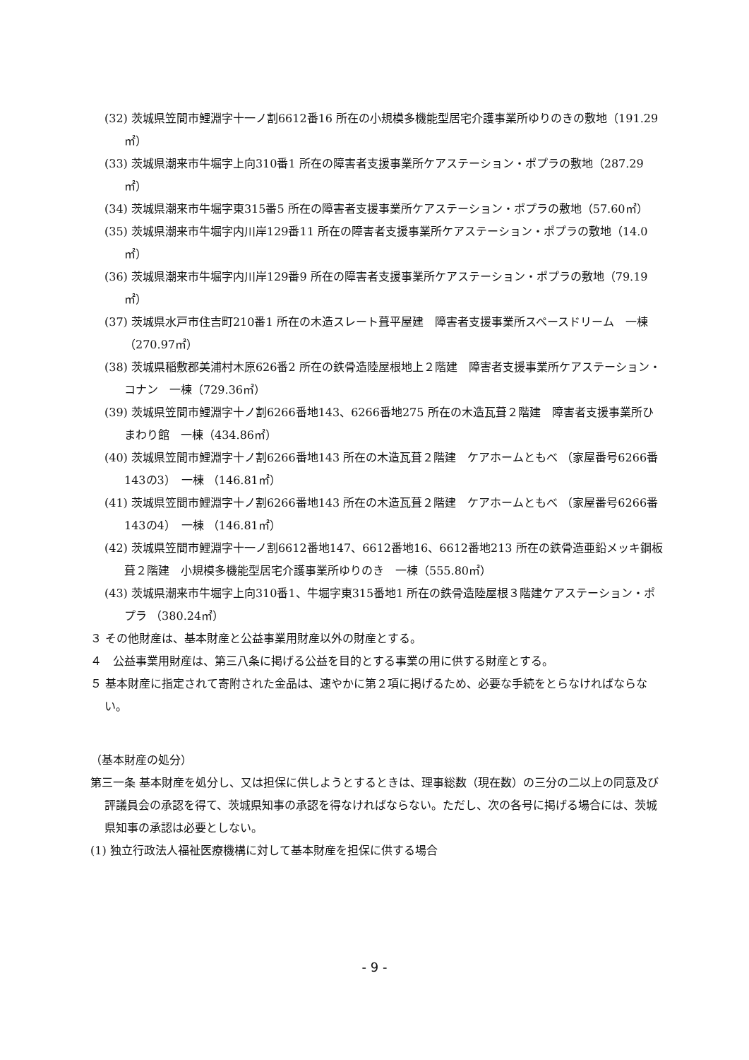(32) 茨城県笠間市鯉淵字十一ノ割6612番16 所在の小規模多機能型居宅介護事業所ゆりのきの敷地（191.29㎡）
(33) 茨城県潮来市牛堀字上向310番1 所在の障害者支援事業所ケアステーション・ポプラの敷地（287.29㎡）
(34) 茨城県潮来市牛堀字東315番5 所在の障害者支援事業所ケアステーション・ポプラの敷地（57.60㎡）
(35) 茨城県潮来市牛堀字内川岸129番11 所在の障害者支援事業所ケアステーション・ポプラの敷地（14.0㎡）
(36) 茨城県潮来市牛堀字内川岸129番9 所在の障害者支援事業所ケアステーション・ポプラの敷地（79.19㎡）
(37) 茨城県水戸市住吉町210番1 所在の木造スレート葺平屋建　障害者支援事業所スペースドリーム　一棟（270.97㎡）
(38) 茨城県稲敷郡美浦村木原626番2 所在の鉄骨造陸屋根地上２階建　障害者支援事業所ケアステーション・コナン　一棟（729.36㎡）
(39) 茨城県笠間市鯉淵字十ノ割6266番地143、6266番地275 所在の木造瓦葺２階建　障害者支援事業所ひまわり館　一棟（434.86㎡）
(40) 茨城県笠間市鯉淵字十ノ割6266番地143 所在の木造瓦葺２階建　ケアホームともべ （家屋番号6266番143の3）　一棟 （146.81㎡）
(41) 茨城県笠間市鯉淵字十ノ割6266番地143 所在の木造瓦葺２階建　ケアホームともべ （家屋番号6266番143の4）　一棟 （146.81㎡）
(42) 茨城県笠間市鯉淵字十一ノ割6612番地147、6612番地16、6612番地213 所在の鉄骨造亜鉛メッキ鋼板葺２階建　小規模多機能型居宅介護事業所ゆりのき　一棟（555.80㎡）
(43) 茨城県潮来市牛堀字上向310番1、牛堀字東315番地1 所在の鉄骨造陸屋根３階建ケアステーション・ポプラ （380.24㎡）
３ その他財産は、基本財産と公益事業用財産以外の財産とする。
４　公益事業用財産は、第三八条に掲げる公益を目的とする事業の用に供する財産とする。
５ 基本財産に指定されて寄附された金品は、速やかに第２項に掲げるため、必要な手続をとらなければならない。
（基本財産の処分）
第三一条 基本財産を処分し、又は担保に供しようとするときは、理事総数（現在数）の三分の二以上の同意及び評議員会の承認を得て、茨城県知事の承認を得なければならない。ただし、次の各号に掲げる場合には、茨城県知事の承認は必要としない。
(1) 独立行政法人福祉医療機構に対して基本財産を担保に供する場合
- 9 -